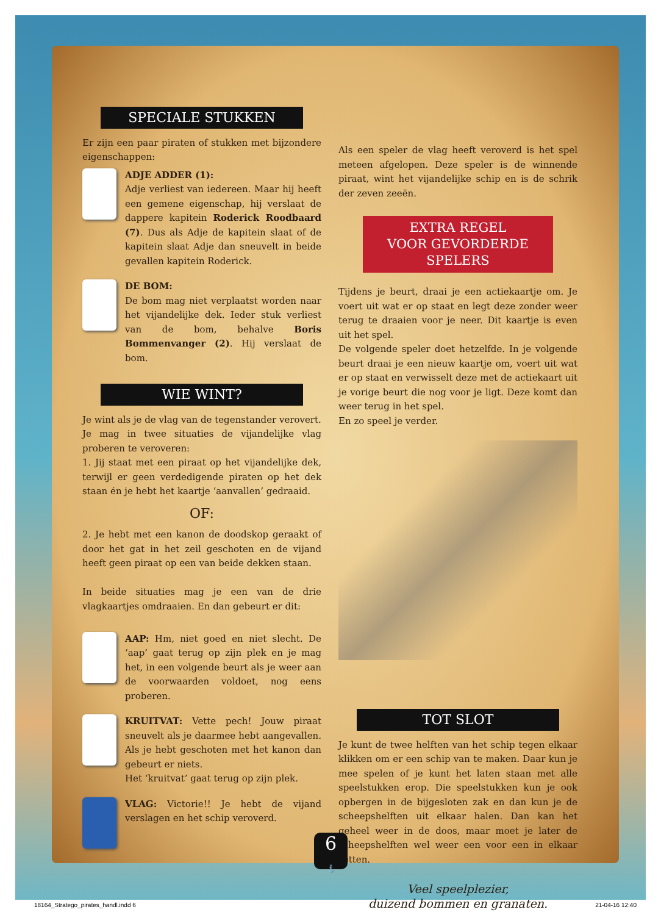SPECIALE STUKKEN
Er zijn een paar piraten of stukken met bijzondere eigenschappen:
ADJE ADDER (1):
Adje verliest van iedereen. Maar hij heeft een gemene eigenschap, hij verslaat de dappere kapitein Roderick Roodbaard (7). Dus als Adje de kapitein slaat of de kapitein slaat Adje dan sneuvelt in beide gevallen kapitein Roderick.
DE BOM:
De bom mag niet verplaatst worden naar het vijandelijke dek. Ieder stuk verliest van de bom, behalve Boris Bommenvanger (2). Hij verslaat de bom.
WIE WINT?
Je wint als je de vlag van de tegenstander verovert.
Je mag in twee situaties de vijandelijke vlag proberen te veroveren:
1. Jij staat met een piraat op het vijandelijke dek, terwijl er geen verdedigende piraten op het dek staan én je hebt het kaartje ‘aanvallen’ gedraaid.
OF:
2. Je hebt met een kanon de doodskop geraakt of door het gat in het zeil geschoten en de vijand heeft geen piraat op een van beide dekken staan.
In beide situaties mag je een van de drie vlagkaartjes omdraaien. En dan gebeurt er dit:
AAP: Hm, niet goed en niet slecht. De ‘aap’ gaat terug op zijn plek en je mag het, in een volgende beurt als je weer aan de voorwaarden voldoet, nog eens proberen.
KRUITVAT: Vette pech! Jouw piraat sneuvelt als je daarmee hebt aangevallen. Als je hebt geschoten met het kanon dan gebeurt er niets.
Het ‘kruitvat’ gaat terug op zijn plek.
VLAG: Victorie!! Je hebt de vijand verslagen en het schip veroverd.
Als een speler de vlag heeft veroverd is het spel meteen afgelopen. Deze speler is de winnende piraat, wint het vijandelijke schip en is de schrik der zeven zeeën.
EXTRA REGEL
VOOR GEVORDERDE
SPELERS
Tijdens je beurt, draai je een actiekaartje om. Je voert uit wat er op staat en legt deze zonder weer terug te draaien voor je neer. Dit kaartje is even uit het spel.
De volgende speler doet hetzelfde. In je volgende beurt draai je een nieuw kaartje om, voert uit wat er op staat en verwisselt deze met de actiekaart uit je vorige beurt die nog voor je ligt. Deze komt dan weer terug in het spel.
En zo speel je verder.
TOT SLOT
Je kunt de twee helften van het schip tegen elkaar klikken om er een schip van te maken. Daar kun je mee spelen of je kunt het laten staan met alle speelstukken erop. Die speelstukken kun je ook opbergen in de bijgesloten zak en dan kun je de scheepshelften uit elkaar halen. Dan kan het geheel weer in de doos, maar moet je later de scheepshelften wel weer een voor een in elkaar zetten.
Veel speelplezier,
duizend bommen en granaten.
6
⚓
18164_Stratego_pirates_handl.indd 6 21-04-16 12:40